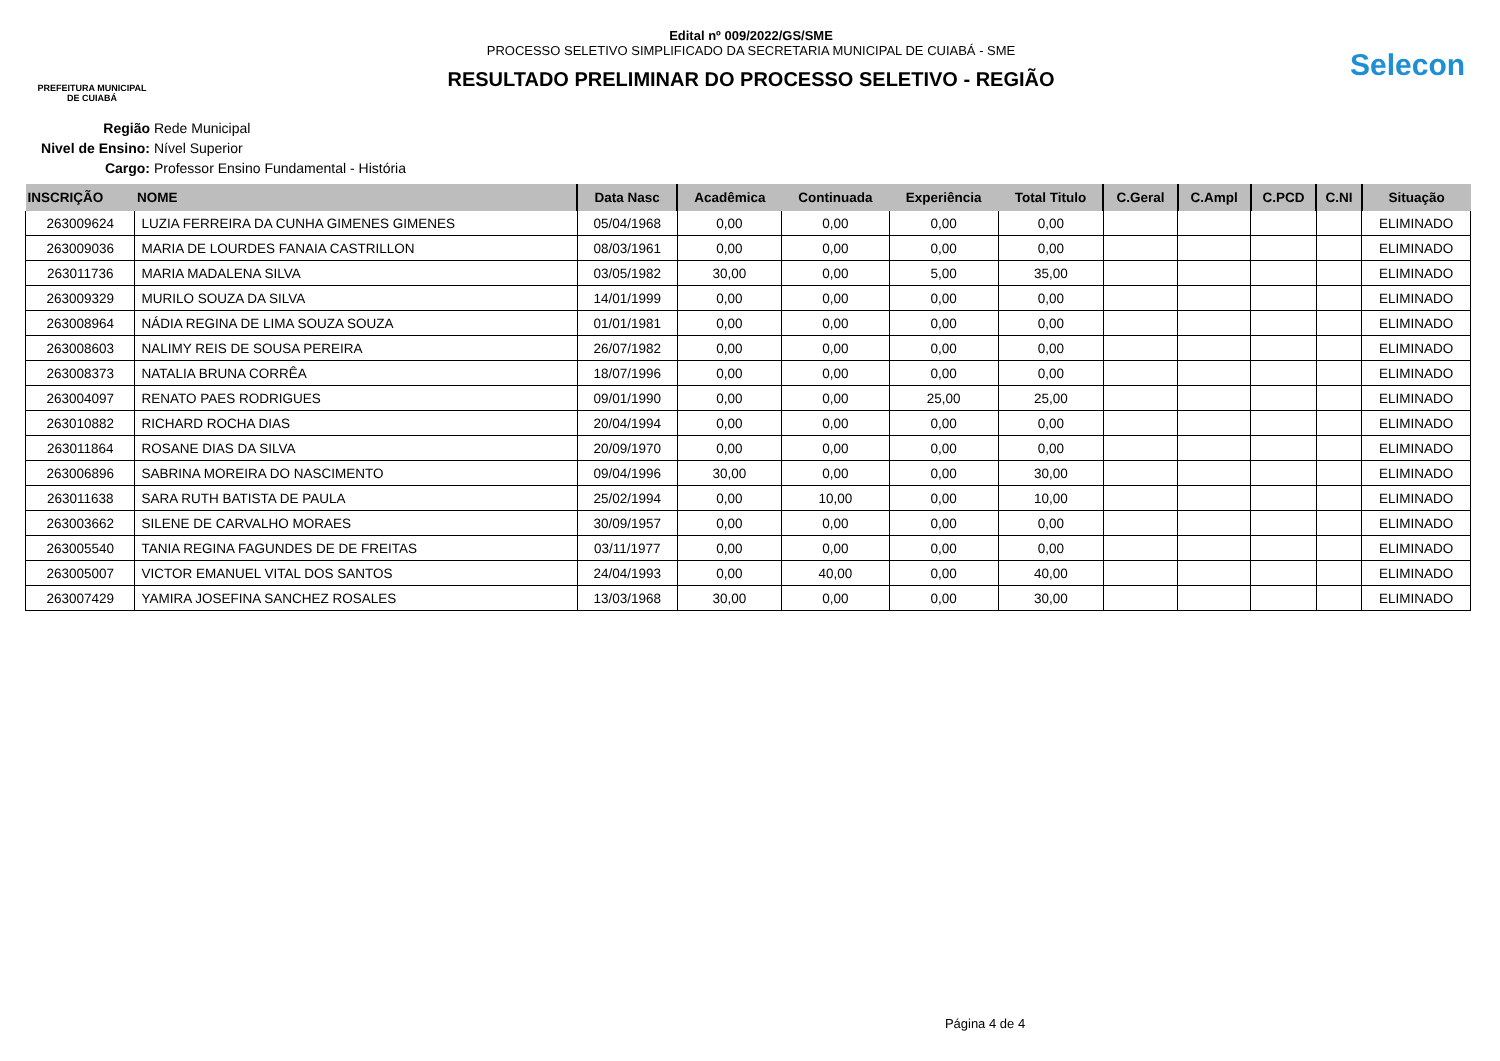PREFEITURA MUNICIPAL
DE CUIABÁ
Edital nº 009/2022/GS/SME
PROCESSO SELETIVO SIMPLIFICADO DA SECRETARIA MUNICIPAL DE CUIABÁ - SME
RESULTADO PRELIMINAR DO PROCESSO SELETIVO - REGIÃO
Selecon
Região Rede Municipal
Nivel de Ensino: Nível Superior
Cargo: Professor Ensino Fundamental - História
| INSCRIÇÃO | NOME | Data Nasc | Acadêmica | Continuada | Experiência | Total Titulo | C.Geral | C.Ampl | C.PCD | C.NI | Situação |
| --- | --- | --- | --- | --- | --- | --- | --- | --- | --- | --- | --- |
| 263009624 | LUZIA FERREIRA DA CUNHA GIMENES GIMENES | 05/04/1968 | 0,00 | 0,00 | 0,00 | 0,00 | | | | | ELIMINADO |
| 263009036 | MARIA DE LOURDES FANAIA CASTRILLON | 08/03/1961 | 0,00 | 0,00 | 0,00 | 0,00 | | | | | ELIMINADO |
| 263011736 | MARIA MADALENA SILVA | 03/05/1982 | 30,00 | 0,00 | 5,00 | 35,00 | | | | | ELIMINADO |
| 263009329 | MURILO SOUZA DA SILVA | 14/01/1999 | 0,00 | 0,00 | 0,00 | 0,00 | | | | | ELIMINADO |
| 263008964 | NÁDIA REGINA DE LIMA SOUZA SOUZA | 01/01/1981 | 0,00 | 0,00 | 0,00 | 0,00 | | | | | ELIMINADO |
| 263008603 | NALIMY REIS DE SOUSA PEREIRA | 26/07/1982 | 0,00 | 0,00 | 0,00 | 0,00 | | | | | ELIMINADO |
| 263008373 | NATALIA BRUNA CORRÊA | 18/07/1996 | 0,00 | 0,00 | 0,00 | 0,00 | | | | | ELIMINADO |
| 263004097 | RENATO PAES RODRIGUES | 09/01/1990 | 0,00 | 0,00 | 25,00 | 25,00 | | | | | ELIMINADO |
| 263010882 | RICHARD ROCHA DIAS | 20/04/1994 | 0,00 | 0,00 | 0,00 | 0,00 | | | | | ELIMINADO |
| 263011864 | ROSANE DIAS DA SILVA | 20/09/1970 | 0,00 | 0,00 | 0,00 | 0,00 | | | | | ELIMINADO |
| 263006896 | SABRINA MOREIRA DO NASCIMENTO | 09/04/1996 | 30,00 | 0,00 | 0,00 | 30,00 | | | | | ELIMINADO |
| 263011638 | SARA RUTH BATISTA DE PAULA | 25/02/1994 | 0,00 | 10,00 | 0,00 | 10,00 | | | | | ELIMINADO |
| 263003662 | SILENE DE CARVALHO MORAES | 30/09/1957 | 0,00 | 0,00 | 0,00 | 0,00 | | | | | ELIMINADO |
| 263005540 | TANIA REGINA FAGUNDES DE DE FREITAS | 03/11/1977 | 0,00 | 0,00 | 0,00 | 0,00 | | | | | ELIMINADO |
| 263005007 | VICTOR EMANUEL VITAL DOS SANTOS | 24/04/1993 | 0,00 | 40,00 | 0,00 | 40,00 | | | | | ELIMINADO |
| 263007429 | YAMIRA JOSEFINA SANCHEZ ROSALES | 13/03/1968 | 30,00 | 0,00 | 0,00 | 30,00 | | | | | ELIMINADO |
Página 4 de 4